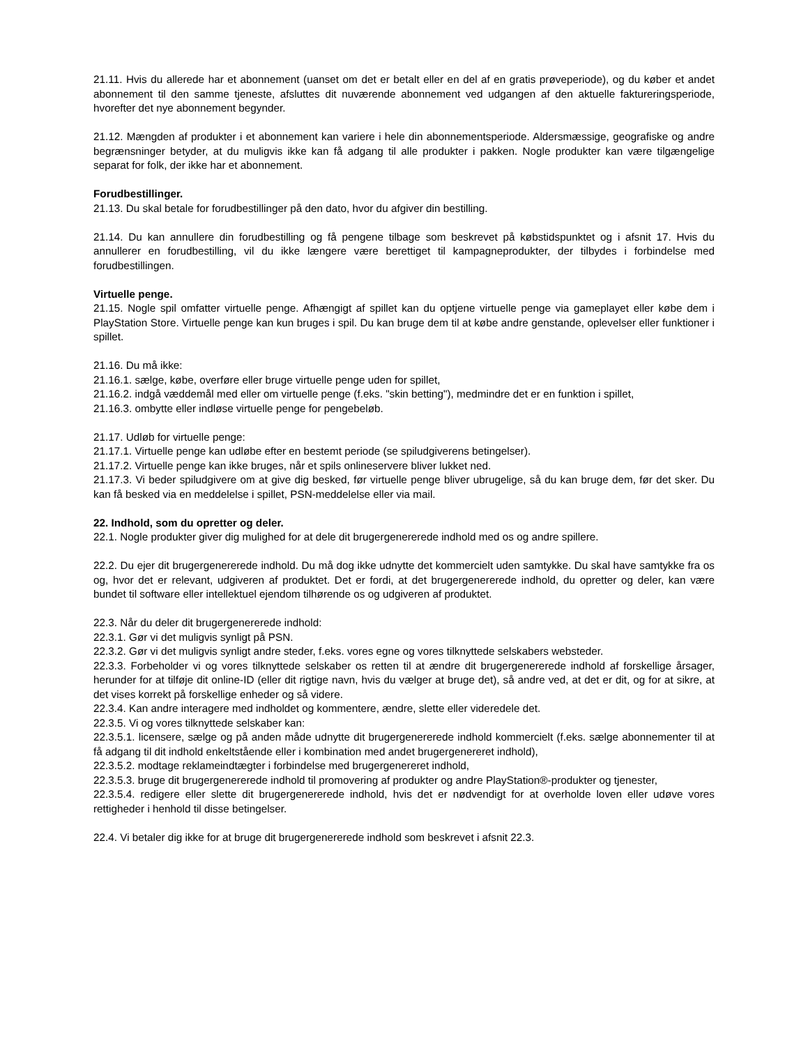21.11. Hvis du allerede har et abonnement (uanset om det er betalt eller en del af en gratis prøveperiode), og du køber et andet abonnement til den samme tjeneste, afsluttes dit nuværende abonnement ved udgangen af den aktuelle faktureringsperiode, hvorefter det nye abonnement begynder.
21.12. Mængden af produkter i et abonnement kan variere i hele din abonnementsperiode. Aldersmæssige, geografiske og andre begrænsninger betyder, at du muligvis ikke kan få adgang til alle produkter i pakken. Nogle produkter kan være tilgængelige separat for folk, der ikke har et abonnement.
Forudbestillinger.
21.13. Du skal betale for forudbestillinger på den dato, hvor du afgiver din bestilling.
21.14. Du kan annullere din forudbestilling og få pengene tilbage som beskrevet på købstidspunktet og i afsnit 17. Hvis du annullerer en forudbestilling, vil du ikke længere være berettiget til kampagneprodukter, der tilbydes i forbindelse med forudbestillingen.
Virtuelle penge.
21.15. Nogle spil omfatter virtuelle penge. Afhængigt af spillet kan du optjene virtuelle penge via gameplayet eller købe dem i PlayStation Store. Virtuelle penge kan kun bruges i spil. Du kan bruge dem til at købe andre genstande, oplevelser eller funktioner i spillet.
21.16. Du må ikke:
21.16.1. sælge, købe, overføre eller bruge virtuelle penge uden for spillet,
21.16.2. indgå væddemål med eller om virtuelle penge (f.eks. "skin betting"), medmindre det er en funktion i spillet,
21.16.3. ombytte eller indløse virtuelle penge for pengebeløb.
21.17. Udløb for virtuelle penge:
21.17.1. Virtuelle penge kan udløbe efter en bestemt periode (se spiludgiverens betingelser).
21.17.2. Virtuelle penge kan ikke bruges, når et spils onlineservere bliver lukket ned.
21.17.3. Vi beder spiludgivere om at give dig besked, før virtuelle penge bliver ubrugelige, så du kan bruge dem, før det sker. Du kan få besked via en meddelelse i spillet, PSN-meddelelse eller via mail.
22. Indhold, som du opretter og deler.
22.1. Nogle produkter giver dig mulighed for at dele dit brugergenererede indhold med os og andre spillere.
22.2. Du ejer dit brugergenererede indhold. Du må dog ikke udnytte det kommercielt uden samtykke. Du skal have samtykke fra os og, hvor det er relevant, udgiveren af produktet. Det er fordi, at det brugergenererede indhold, du opretter og deler, kan være bundet til software eller intellektuel ejendom tilhørende os og udgiveren af produktet.
22.3. Når du deler dit brugergenererede indhold:
22.3.1. Gør vi det muligvis synligt på PSN.
22.3.2. Gør vi det muligvis synligt andre steder, f.eks. vores egne og vores tilknyttede selskabers websteder.
22.3.3. Forbeholder vi og vores tilknyttede selskaber os retten til at ændre dit brugergenererede indhold af forskellige årsager, herunder for at tilføje dit online-ID (eller dit rigtige navn, hvis du vælger at bruge det), så andre ved, at det er dit, og for at sikre, at det vises korrekt på forskellige enheder og så videre.
22.3.4. Kan andre interagere med indholdet og kommentere, ændre, slette eller videredele det.
22.3.5. Vi og vores tilknyttede selskaber kan:
22.3.5.1. licensere, sælge og på anden måde udnytte dit brugergenererede indhold kommercielt (f.eks. sælge abonnementer til at få adgang til dit indhold enkeltstående eller i kombination med andet brugergenereret indhold),
22.3.5.2. modtage reklameindtægter i forbindelse med brugergenereret indhold,
22.3.5.3. bruge dit brugergenererede indhold til promovering af produkter og andre PlayStation®-produkter og tjenester,
22.3.5.4. redigere eller slette dit brugergenererede indhold, hvis det er nødvendigt for at overholde loven eller udøve vores rettigheder i henhold til disse betingelser.
22.4. Vi betaler dig ikke for at bruge dit brugergenererede indhold som beskrevet i afsnit 22.3.